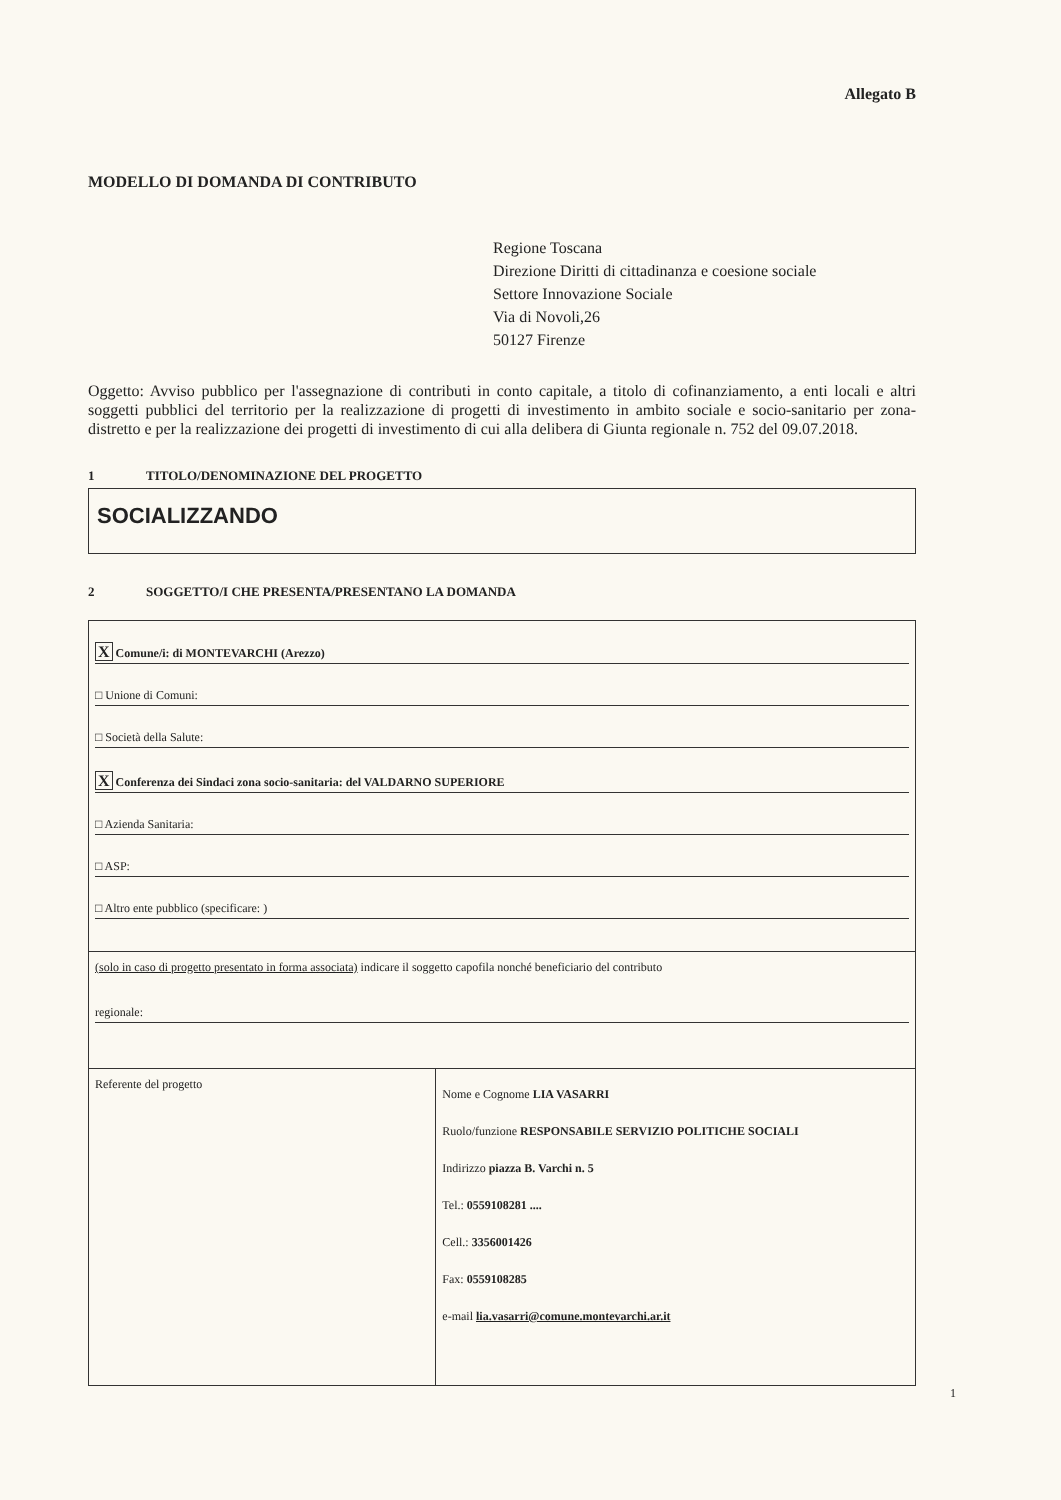Allegato B
MODELLO DI DOMANDA DI CONTRIBUTO
Regione Toscana
Direzione Diritti di cittadinanza e coesione sociale
Settore Innovazione Sociale
Via di Novoli,26
50127 Firenze
Oggetto: Avviso pubblico per l'assegnazione di contributi in conto capitale, a titolo di cofinanziamento, a enti locali e altri soggetti pubblici del territorio per la realizzazione di progetti di investimento in ambito sociale e socio-sanitario per zona-distretto e per la realizzazione dei progetti di investimento di cui alla delibera di Giunta regionale n. 752 del 09.07.2018.
1 TITOLO/DENOMINAZIONE DEL PROGETTO
SOCIALIZZANDO
2 SOGGETTO/I CHE PRESENTA/PRESENTANO LA DOMANDA
| X Comune/i: di MONTEVARCHI (Arezzo) □ Unione di Comuni: □ Società della Salute: X Conferenza dei Sindaci zona socio-sanitaria: del VALDARNO SUPERIORE □ Azienda Sanitaria: □ ASP: □ Altro ente pubblico (specificare: ) | |
| (solo in caso di progetto presentato in forma associata) indicare il soggetto capofila nonché beneficiario del contributo regionale: | |
| Referente del progetto | Nome e Cognome LIA VASARRI Ruolo/funzione RESPONSABILE SERVIZIO POLITICHE SOCIALI Indirizzo piazza B. Varchi n. 5 Tel.: 0559108281 .... Cell.: 3356001426 Fax: 0559108285 e-mail lia.vasarri@comune.montevarchi.ar.it |
1